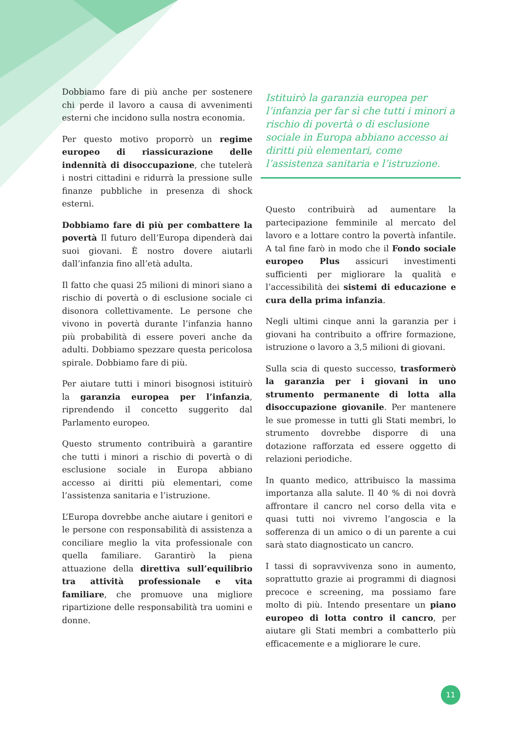Dobbiamo fare di più anche per sostenere chi perde il lavoro a causa di avvenimenti esterni che incidono sulla nostra economia.
Per questo motivo proporrò un regime europeo di riassicurazione delle indennità di disoccupazione, che tutelerà i nostri cittadini e ridurrà la pressione sulle finanze pubbliche in presenza di shock esterni.
Dobbiamo fare di più per combattere la povertà Il futuro dell’Europa dipenderà dai suoi giovani. È nostro dovere aiutarli dall’infanzia fino all’età adulta.
Il fatto che quasi 25 milioni di minori siano a rischio di povertà o di esclusione sociale ci disonora collettivamente. Le persone che vivono in povertà durante l’infanzia hanno più probabilità di essere poveri anche da adulti. Dobbiamo spezzare questa pericolosa spirale. Dobbiamo fare di più.
Per aiutare tutti i minori bisognosi istituirò la garanzia europea per l’infanzia, riprendendo il concetto suggerito dal Parlamento europeo.
Questo strumento contribuirà a garantire che tutti i minori a rischio di povertà o di esclusione sociale in Europa abbiano accesso ai diritti più elementari, come l’assistenza sanitaria e l’istruzione.
L’Europa dovrebbe anche aiutare i genitori e le persone con responsabilità di assistenza a conciliare meglio la vita professionale con quella familiare. Garantirò la piena attuazione della direttiva sull’equilibrio tra attività professionale e vita familiare, che promuove una migliore ripartizione delle responsabilità tra uomini e donne.
Istituirò la garanzia europea per l’infanzia per far sì che tutti i minori a rischio di povertà o di esclusione sociale in Europa abbiano accesso ai diritti più elementari, come l’assistenza sanitaria e l’istruzione.
Questo contribuirà ad aumentare la partecipazione femminile al mercato del lavoro e a lottare contro la povertà infantile. A tal fine farò in modo che il Fondo sociale europeo Plus assicuri investimenti sufficienti per migliorare la qualità e l’accessibilità dei sistemi di educazione e cura della prima infanzia.
Negli ultimi cinque anni la garanzia per i giovani ha contribuito a offrire formazione, istruzione o lavoro a 3,5 milioni di giovani.
Sulla scia di questo successo, trasformerò la garanzia per i giovani in uno strumento permanente di lotta alla disoccupazione giovanile. Per mantenere le sue promesse in tutti gli Stati membri, lo strumento dovrebbe disporre di una dotazione rafforzata ed essere oggetto di relazioni periodiche.
In quanto medico, attribuisco la massima importanza alla salute. Il 40 % di noi dovrà affrontare il cancro nel corso della vita e quasi tutti noi vivremo l’angoscia e la sofferenza di un amico o di un parente a cui sarà stato diagnosticato un cancro.
I tassi di sopravvivenza sono in aumento, soprattutto grazie ai programmi di diagnosi precoce e screening, ma possiamo fare molto di più. Intendo presentare un piano europeo di lotta contro il cancro, per aiutare gli Stati membri a combatterlo più efficacemente e a migliorare le cure.
11